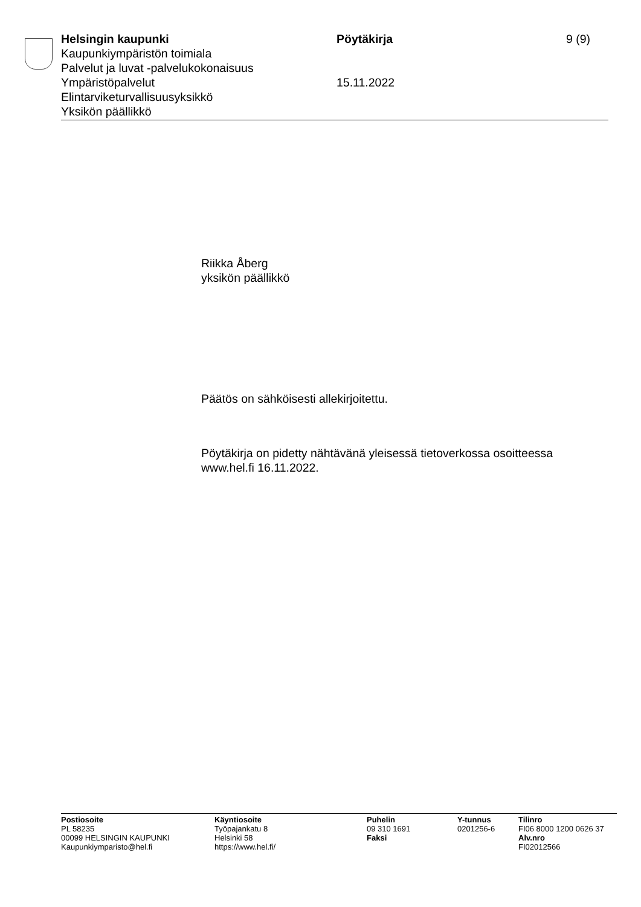Helsingin kaupunki
Kaupunkiympäristön toimiala
Palvelut ja luvat -palvelukokonaisuus
Ympäristöpalvelut
Elintarviketurvallisuusyksikkö
Yksikön päällikkö
Pöytäkirja
15.11.2022
9 (9)
Riikka Åberg
yksikön päällikkö
Päätös on sähköisesti allekirjoitettu.
Pöytäkirja on pidetty nähtävänä yleisessä tietoverkossa osoitteessa
www.hel.fi 16.11.2022.
Postiosoite
PL 58235
00099 HELSINGIN KAUPUNKI
Kaupunkiymparisto@hel.fi
Käyntiosoite
Työpajankatu 8
Helsinki 58
https://www.hel.fi/
Puhelin
09 310 1691
Faksi
Y-tunnus
0201256-6
Tilinro
FI06 8000 1200 0626 37
Alv.nro
FI02012566